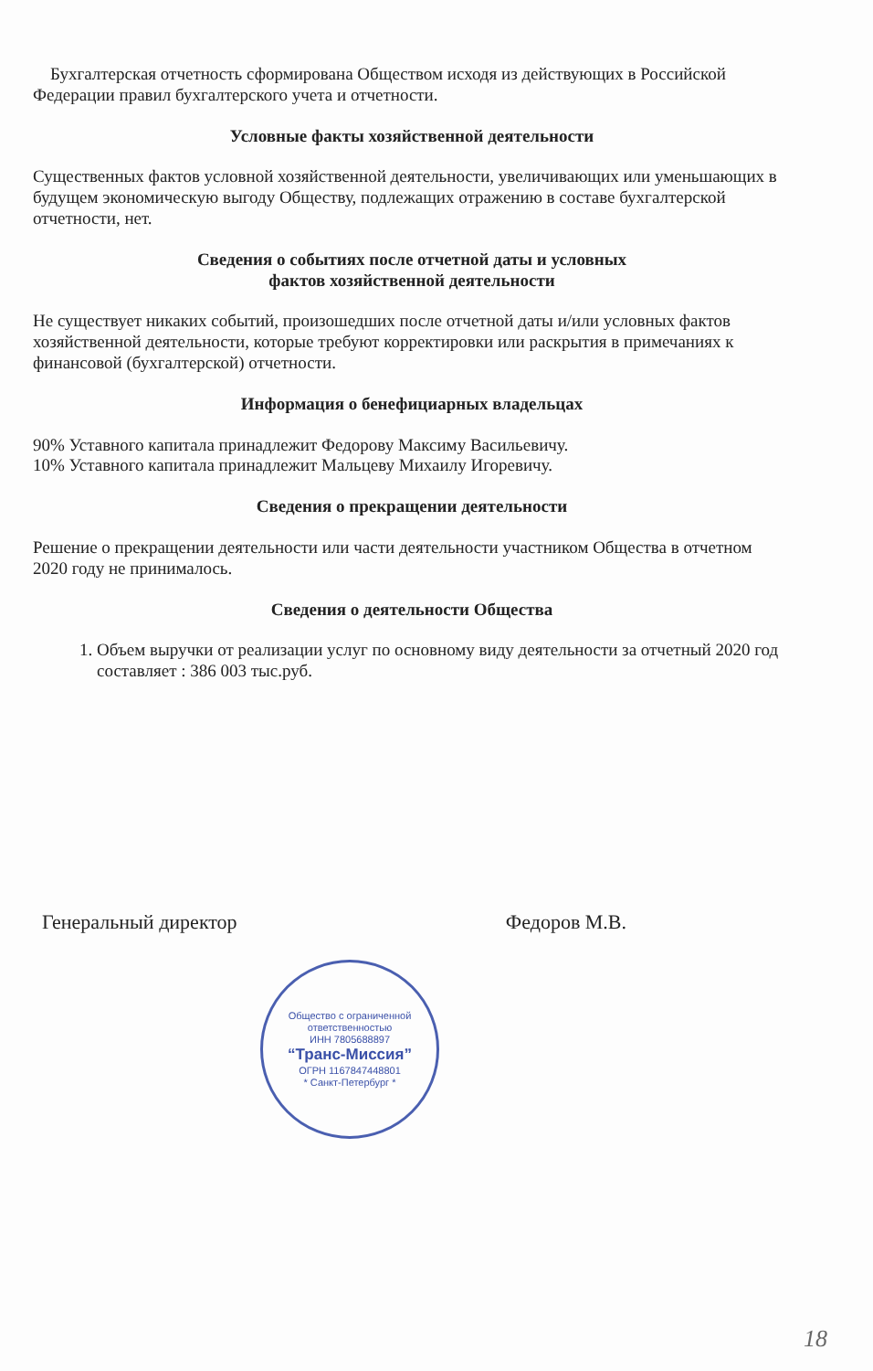Бухгалтерская отчетность сформирована Обществом исходя из действующих в Российской Федерации правил бухгалтерского учета и отчетности.
Условные факты хозяйственной деятельности
Существенных фактов условной хозяйственной деятельности, увеличивающих или уменьшающих в будущем экономическую выгоду Обществу, подлежащих отражению в составе бухгалтерской отчетности, нет.
Сведения о событиях после отчетной даты и условных
фактов хозяйственной деятельности
Не существует никаких событий, произошедших после отчетной даты и/или условных фактов хозяйственной деятельности, которые требуют корректировки или раскрытия в примечаниях к финансовой (бухгалтерской) отчетности.
Информация о бенефициарных владельцах
90% Уставного капитала принадлежит Федорову Максиму Васильевичу.
10% Уставного капитала принадлежит Мальцеву Михаилу Игоревичу.
Сведения о прекращении деятельности
Решение о прекращении деятельности или части деятельности участником Общества в отчетном 2020 году не принималось.
Сведения о деятельности Общества
1. Объем выручки от реализации услуг по основному виду деятельности за отчетный 2020 год составляет : 386 003 тыс.руб.
Генеральный директор Федоров М.В.
Общество с ограниченной ответственностью
ИНН 7805688897
“Транс-Миссия”
ОГРН 1167847448801
* Санкт-Петербург *
18